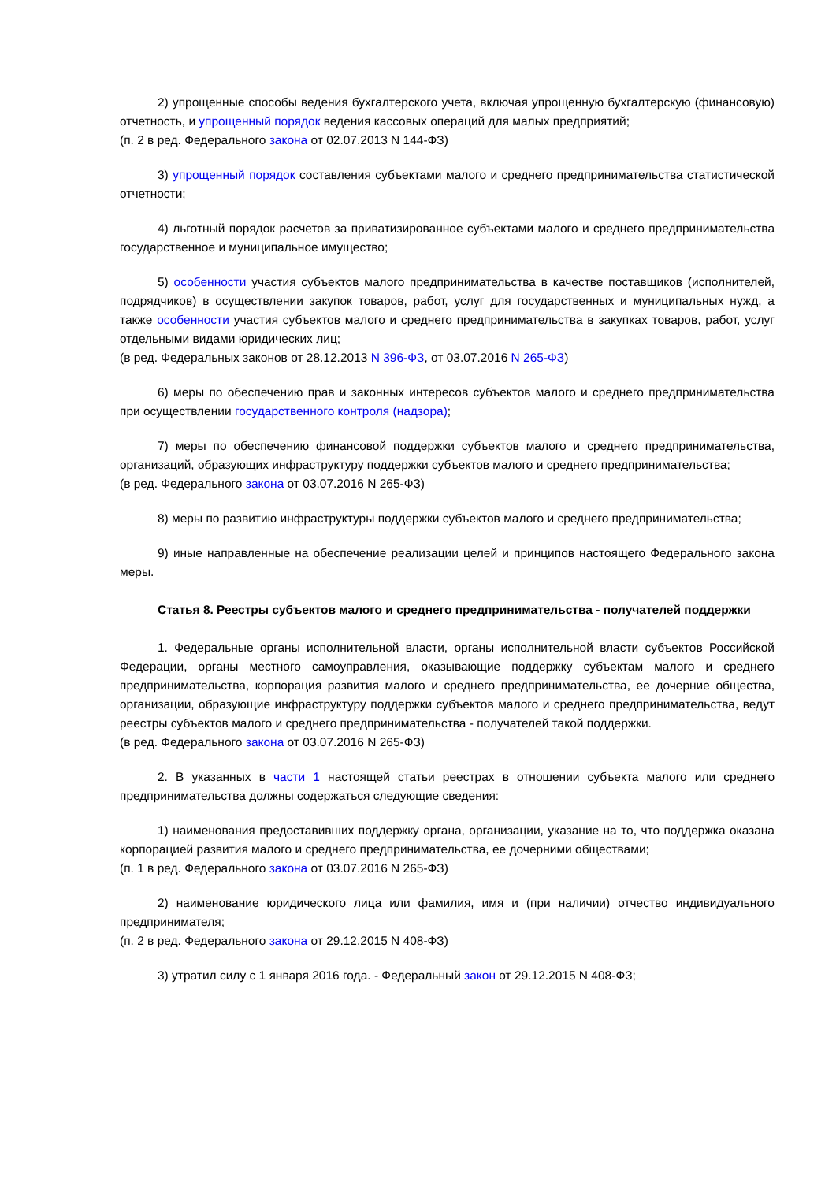2) упрощенные способы ведения бухгалтерского учета, включая упрощенную бухгалтерскую (финансовую) отчетность, и упрощенный порядок ведения кассовых операций для малых предприятий;
(п. 2 в ред. Федерального закона от 02.07.2013 N 144-ФЗ)
3) упрощенный порядок составления субъектами малого и среднего предпринимательства статистической отчетности;
4) льготный порядок расчетов за приватизированное субъектами малого и среднего предпринимательства государственное и муниципальное имущество;
5) особенности участия субъектов малого предпринимательства в качестве поставщиков (исполнителей, подрядчиков) в осуществлении закупок товаров, работ, услуг для государственных и муниципальных нужд, а также особенности участия субъектов малого и среднего предпринимательства в закупках товаров, работ, услуг отдельными видами юридических лиц;
(в ред. Федеральных законов от 28.12.2013 N 396-ФЗ, от 03.07.2016 N 265-ФЗ)
6) меры по обеспечению прав и законных интересов субъектов малого и среднего предпринимательства при осуществлении государственного контроля (надзора);
7) меры по обеспечению финансовой поддержки субъектов малого и среднего предпринимательства, организаций, образующих инфраструктуру поддержки субъектов малого и среднего предпринимательства;
(в ред. Федерального закона от 03.07.2016 N 265-ФЗ)
8) меры по развитию инфраструктуры поддержки субъектов малого и среднего предпринимательства;
9) иные направленные на обеспечение реализации целей и принципов настоящего Федерального закона меры.
Статья 8. Реестры субъектов малого и среднего предпринимательства - получателей поддержки
1. Федеральные органы исполнительной власти, органы исполнительной власти субъектов Российской Федерации, органы местного самоуправления, оказывающие поддержку субъектам малого и среднего предпринимательства, корпорация развития малого и среднего предпринимательства, ее дочерние общества, организации, образующие инфраструктуру поддержки субъектов малого и среднего предпринимательства, ведут реестры субъектов малого и среднего предпринимательства - получателей такой поддержки.
(в ред. Федерального закона от 03.07.2016 N 265-ФЗ)
2. В указанных в части 1 настоящей статьи реестрах в отношении субъекта малого или среднего предпринимательства должны содержаться следующие сведения:
1) наименования предоставивших поддержку органа, организации, указание на то, что поддержка оказана корпорацией развития малого и среднего предпринимательства, ее дочерними обществами;
(п. 1 в ред. Федерального закона от 03.07.2016 N 265-ФЗ)
2) наименование юридического лица или фамилия, имя и (при наличии) отчество индивидуального предпринимателя;
(п. 2 в ред. Федерального закона от 29.12.2015 N 408-ФЗ)
3) утратил силу с 1 января 2016 года. - Федеральный закон от 29.12.2015 N 408-ФЗ;